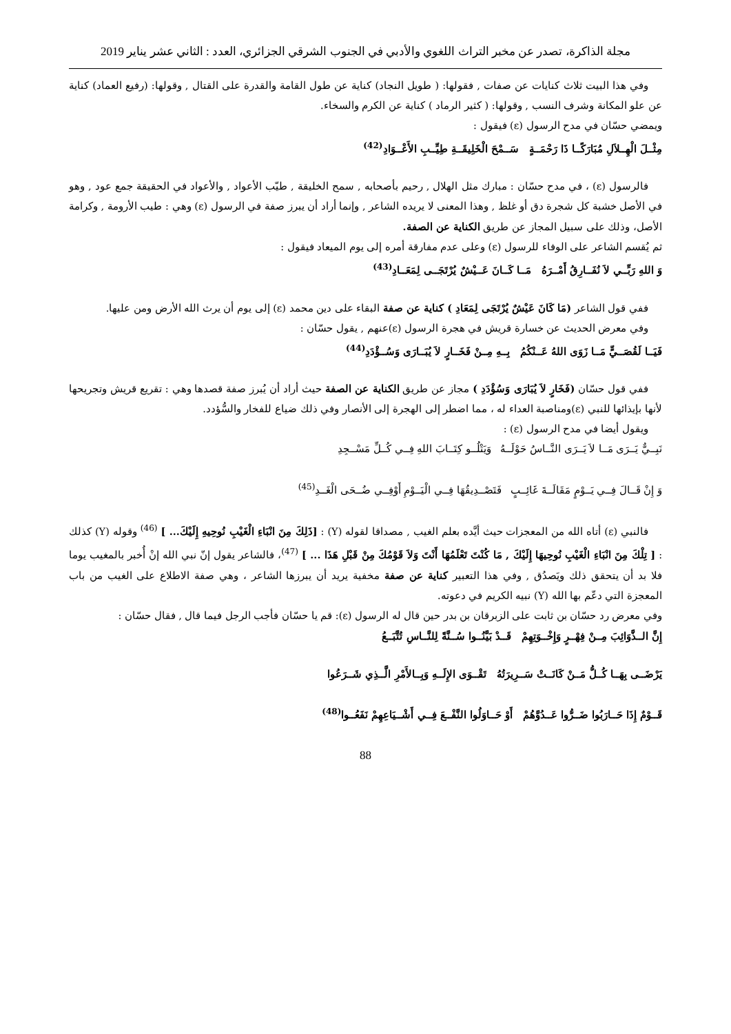مجلة الذاكرة، تصدر عن مخبر التراث اللغوي والأدبي في الجنوب الشرقي الجزائري، العدد : الثاني عشر يناير 2019
وفي هذا البيت ثلاث كنايات عن صفات , فقولها: ( طويل النجاد) كناية عن طول القامة والقدرة على القتال , وقولها: (رفيع العماد) كناية عن علو المكانة وشرف النسب , وقولها: ( كثير الرماد ) كناية عن الكرم والسخاء.
ويمضي حسّان في مدح الرسول (ε) فيقول :
مِثْــلَ الْهِــلاَلِ مُبَارَكًــا ذَا رَحْمَــةٍ سَــمْحَ الْخَلِيقَــةِ طِيِّــبِ الأَعْــوَادِ<sup>(42)</sup>
فالرسول (ε) ، في مدح حسّان : مبارك مثل الهلال , رحيم بأصحابه , سمح الخليقة , طيّب الأعواد , والأعواد في الحقيقة جمع عود , وهو في الأصل خشبة كل شجرة دق أو غلظ , وهذا المعنى لا يريده الشاعر , وإنما أراد أن يبرز صفة في الرسول (ε) وهي : طيب الأرومة , وكرامة الأصل، وذلك على سبيل المجاز عن طريق الكناية عن الصفة.
ثم يُقسم الشاعر على الوفاء للرسول (ε) وعلى عدم مفارقة أمره إلى يوم الميعاد فيقول :
وَ اللهِ رَبِّــي لاَ نُفَــارِقُ أَمْــرَهُ مَــا كَــانَ عَــيْشٌ يُرْتَجَــى لِمَعَــادِ<sup>(43)</sup>
ففي قول الشاعر (مَا كَانَ عَيْشٌ يُرْتَجَى لِمَعَادِ ) كناية عن صفة البقاء على دين محمد (ε) إلى يوم أن يرث الله الأرض ومن عليها.
وفي معرض الحديث عن خسارة قريش في هجرة الرسول (ε)عنهم , يقول حسّان :
فَيَــا لَقُصَــيٍّ مَــا زَوَى اللهُ عَــنْكُمُ بِــهِ مِــنْ فَخَــارٍ لاَ يُبَــارَى وَسُــؤْدَدِ<sup>(44)</sup>
ففي قول حسّان (فَخَارٍ لاَ يُبَارَى وَسُؤْدَدِ ) مجاز عن طريق الكناية عن الصفة حيث أراد أن يُبرز صفة قصدها وهي : تقريع قريش وتجريحها لأنها بإيذائها للنبي (ε)ومناصبة العداء له ، مما اضطر إلى الهجرة إلى الأنصار وفي ذلك ضياع للفخار والسُّؤدد.
ويقول أيضا في مدح الرسول (ε) :
نَبِــيٌّ يَــرَى مَــا لاَ يَــرَى النَّــاسُ حَوْلَــهُ وَيَتْلُــو كِتَــابَ اللهِ فِــي كُــلِّ مَسْــجِدِ
وَ إِنْ قَــالَ فِــي يَــوْمٍ مَقَالَــةَ غَائِــبٍ فَتَصْــدِيقُهَا فِــي الْيَــوْمِ أَوْفِــي ضُــحَى الْغَــدِ<sup>(45)</sup>
فالنبي (ε) أتاه الله من المعجزات حيث أيَّده بعلم الغيب , مصداقا لقوله (Y) : [ذَلِكَ مِنَ انْبَاءِ الْغَيْبِ نُوحِيهِ إِلَيْكَ... ] <sup>(46)</sup> وقوله (Y) كذلك : [ تِلْكَ مِنَ انْبَاءِ الْغَيْبِ نُوحِيهَا إِلَيْكَ , مَا كُنْتَ تَعْلَمُهَا أَنْتَ وَلاَ قَوْمُكَ مِنْ قَبْلِ هَذَا ... ] <sup>(47)</sup>، فالشاعر يقول إنّ نبي الله إنْ أُخبر بالمغيب يوما فلا بد أن يتحقق ذلك ويَصدُق , وفي هذا التعبير كناية عن صفة مخفية يريد أن يبرزها الشاعر ، وهي صفة الاطلاع على الغيب من باب المعجزة التي دعّم بها الله (Y) نبيه الكريم في دعوته.
وفي معرض رد حسّان بن ثابت على الزبرقان بن بدر حين قال له الرسول (ε): قم يا حسّان فأجب الرجل فيما قال , فقال حسّان :
إِنَّ الــذَّوَائِبَ مِــنْ فِهْــرٍ وَإِخْــوَتِهِمْ قَــدْ بَيَّنُــوا سُــنَّةً لِلنَّــاسِ تُتَّبَــعُ
يَرْضَــى بِهَــا كُــلُّ مَــنْ كَانَــتْ سَــرِيرَتُهُ تَقْــوَى الإِلَــهِ وَبِــالأَمْرِ الَّــذِي شَــرَعُوا
قَــوْمٌ إِذَا حَــارَبُوا ضَــرُّوا عَــدُوَّهُمْ أَوْ حَــاوَلُوا النَّفْــعَ فِــي أَشْــيَاعِهِمْ نَفَعُــوا<sup>(48)</sup>
88